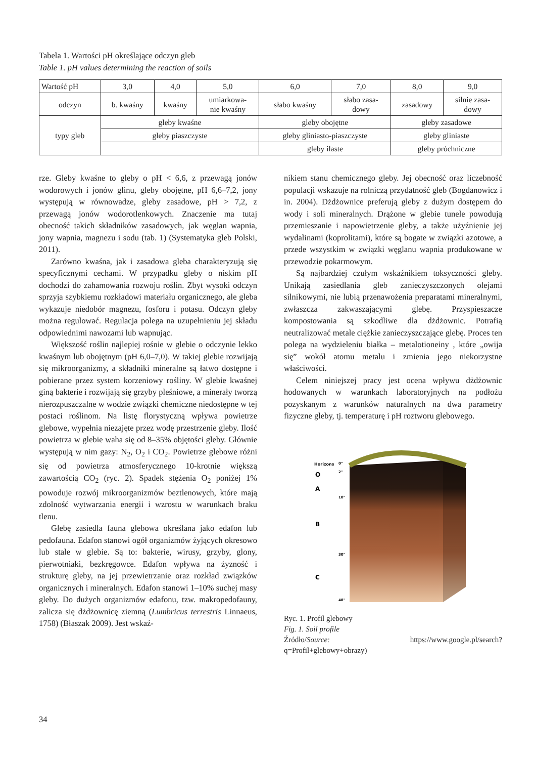Tabela 1. Wartości pH określające odczyn gleb
Table 1. pH values determining the reaction of soils
| Wartość pH | 3,0 | 4,0 | 5,0 | 6,0 | 7,0 | 8,0 | 9,0 |
| odczyn | b. kwaśny | kwaśny | umiarkowa- nie kwaśny | słabo kwaśny | słabo zasa- dowy | zasadowy | silnie zasa- dowy |
| typy gleb | gleby kwaśne | | | gleby obojętne | | gleby zasadowe | |
| | gleby piaszczyste | | | gleby gliniasto-piaszczyste | | gleby gliniaste | |
| | | | | gleby ilaste | | gleby próchniczne | |
rze. Gleby kwaśne to gleby o pH < 6,6, z przewagą jonów wodorowych i jonów glinu, gleby obojętne, pH 6,6–7,2, jony występują w równowadze, gleby zasadowe, pH > 7,2, z przewagą jonów wodorotlenkowych. Znaczenie ma tutaj obecność takich składników zasadowych, jak węglan wapnia, jony wapnia, magnezu i sodu (tab. 1) (Systematyka gleb Polski, 2011).
Zarówno kwaśna, jak i zasadowa gleba charakteryzują się specyficznymi cechami. W przypadku gleby o niskim pH dochodzi do zahamowania rozwoju roślin. Zbyt wysoki odczyn sprzyja szybkiemu rozkładowi materiału organicznego, ale gleba wykazuje niedobór magnezu, fosforu i potasu. Odczyn gleby można regulować. Regulacja polega na uzupełnieniu jej składu odpowiednimi nawozami lub wapnując.
Większość roślin najlepiej rośnie w glebie o odczynie lekko kwaśnym lub obojętnym (pH 6,0–7,0). W takiej glebie rozwijają się mikroorganizmy, a składniki mineralne są łatwo dostępne i pobierane przez system korzeniowy rośliny. W glebie kwaśnej giną bakterie i rozwijają się grzyby pleśniowe, a minerały tworzą nierozpuszczalne w wodzie związki chemiczne niedostępne w tej postaci roślinom. Na listę florystyczną wpływa powietrze glebowe, wypełnia niezajęte przez wodę przestrzenie gleby. Ilość powietrza w glebie waha się od 8–35% objętości gleby. Głównie występują w nim gazy: N<sub>2</sub>, O<sub>2</sub> i CO<sub>2</sub>. Powietrze glebowe różni się od powietrza atmosferycznego 10-krotnie większą zawartością CO<sub>2</sub> (ryc. 2). Spadek stężenia O<sub>2</sub> poniżej 1% powoduje rozwój mikroorganizmów beztlenowych, które mają zdolność wytwarzania energii i wzrostu w warunkach braku tlenu.
Glebę zasiedla fauna glebowa określana jako edafon lub pedofauna. Edafon stanowi ogół organizmów żyjących okresowo lub stale w glebie. Są to: bakterie, wirusy, grzyby, glony, pierwotniaki, bezkręgowce. Edafon wpływa na żyzność i strukturę gleby, na jej przewietrzanie oraz rozkład związków organicznych i mineralnych. Edafon stanowi 1–10% suchej masy gleby. Do dużych organizmów edafonu, tzw. makropedofauny, zalicza się dżdżownicę ziemną (Lumbricus terrestris Linnaeus, 1758) (Błaszak 2009). Jest wskaź-
nikiem stanu chemicznego gleby. Jej obecność oraz liczebność populacji wskazuje na rolniczą przydatność gleb (Bogdanowicz i in. 2004). Dżdżownice preferują gleby z dużym dostępem do wody i soli mineralnych. Drążone w glebie tunele powodują przemieszanie i napowietrzenie gleby, a także użyźnienie jej wydalinami (koprolitami), które są bogate w związki azotowe, a przede wszystkim w związki węglanu wapnia produkowane w przewodzie pokarmowym.
Są najbardziej czułym wskaźnikiem toksyczności gleby. Unikają zasiedlania gleb zanieczyszczonych olejami silnikowymi, nie lubią przenawożenia preparatami mineralnymi, zwłaszcza zakwaszającymi glebę. Przyspieszacze kompostowania są szkodliwe dla dżdżownic. Potrafią neutralizować metale ciężkie zanieczyszczające glebę. Proces ten polega na wydzieleniu białka – metalotioneiny , które „owija się” wokół atomu metalu i zmienia jego niekorzystne właściwości.
Celem niniejszej pracy jest ocena wpływu dżdżownic hodowanych w warunkach laboratoryjnych na podłożu pozyskanym z warunków naturalnych na dwa parametry fizyczne gleby, tj. temperaturę i pH roztworu glebowego.
Horizons
O
A
B
C
0"
2"
10"
30"
48"
Ryc. 1. Profil glebowy
Fig. 1. Soil profile
Źródło/Source: https://www.google.pl/search?q=Profil+glebowy+obrazy)
34